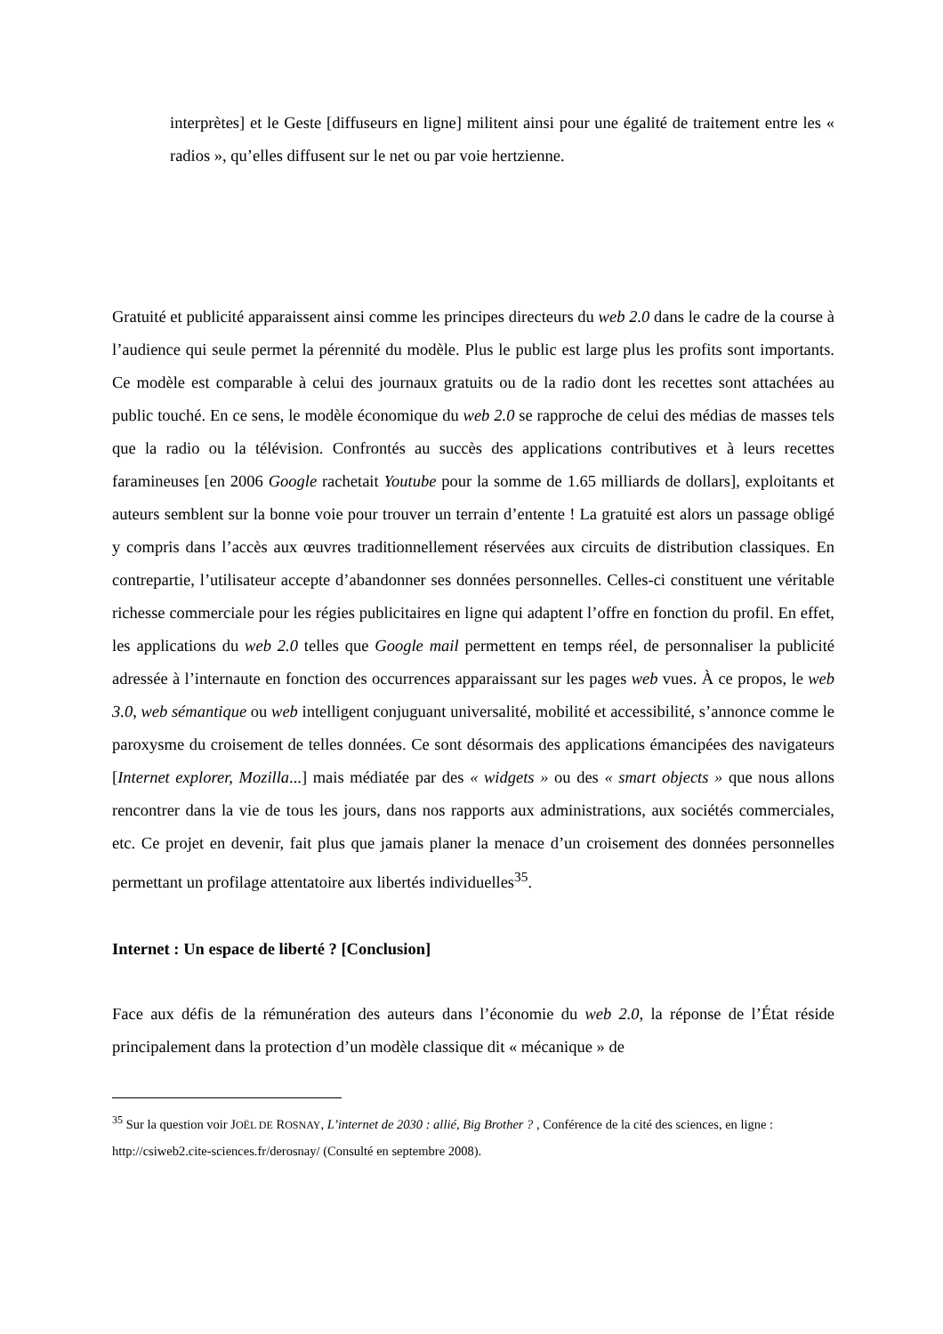interprètes] et le Geste [diffuseurs en ligne] militent ainsi pour une égalité de traitement entre les « radios », qu’elles diffusent sur le net ou par voie hertzienne.
Gratuité et publicité apparaissent ainsi comme les principes directeurs du web 2.0 dans le cadre de la course à l’audience qui seule permet la pérennité du modèle. Plus le public est large plus les profits sont importants. Ce modèle est comparable à celui des journaux gratuits ou de la radio dont les recettes sont attachées au public touché. En ce sens, le modèle économique du web 2.0 se rapproche de celui des médias de masses tels que la radio ou la télévision. Confrontés au succès des applications contributives et à leurs recettes faramineuses [en 2006 Google rachetait Youtube pour la somme de 1.65 milliards de dollars], exploitants et auteurs semblent sur la bonne voie pour trouver un terrain d’entente ! La gratuité est alors un passage obligé y compris dans l’accès aux œuvres traditionnellement réservées aux circuits de distribution classiques. En contrepartie, l’utilisateur accepte d’abandonner ses données personnelles. Celles-ci constituent une véritable richesse commerciale pour les régies publicitaires en ligne qui adaptent l’offre en fonction du profil. En effet, les applications du web 2.0 telles que Google mail permettent en temps réel, de personnaliser la publicité adressée à l’internaute en fonction des occurrences apparaissant sur les pages web vues. À ce propos, le web 3.0, web sémantique ou web intelligent conjuguant universalité, mobilité et accessibilité, s’annonce comme le paroxysme du croisement de telles données. Ce sont désormais des applications émancipées des navigateurs [Internet explorer, Mozilla...] mais médiatée par des « widgets » ou des « smart objects » que nous allons rencontrer dans la vie de tous les jours, dans nos rapports aux administrations, aux sociétés commerciales, etc. Ce projet en devenir, fait plus que jamais planer la menace d’un croisement des données personnelles permettant un profilage attentatoire aux libertés individuelles<sup>35</sup>.
Internet : Un espace de liberté ? [Conclusion]
Face aux défis de la rémunération des auteurs dans l’économie du web 2.0, la réponse de l’État réside principalement dans la protection d’un modèle classique dit « mécanique » de
<sup>35</sup> Sur la question voir JOËL DE ROSNAY, L’internet de 2030 : allié, Big Brother ? , Conférence de la cité des sciences, en ligne : http://csiweb2.cite-sciences.fr/derosnay/ (Consulté en septembre 2008).